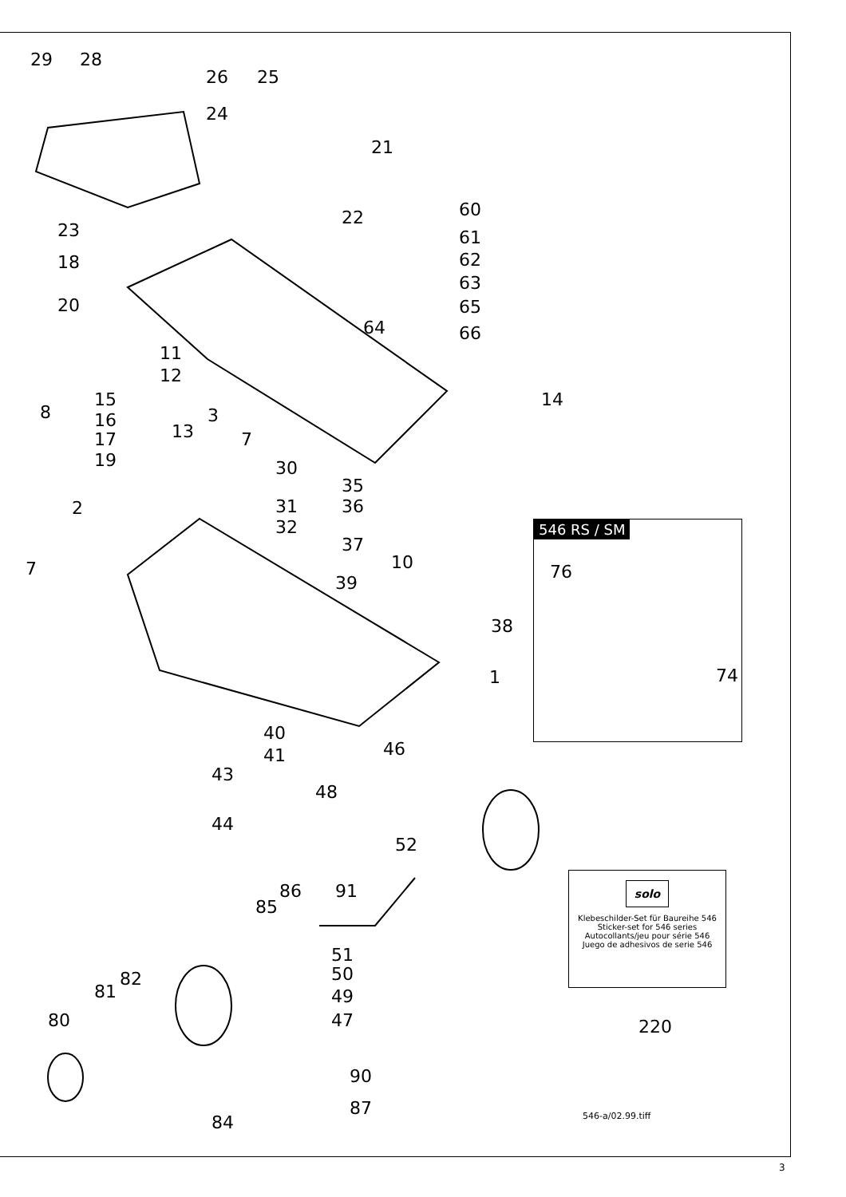29
28
26
25
24
21
22
23
60
61
62
63
65
64
66
18
20
11
12
14
15
16
17
19
13
8
3
7
30
35
31
36
32
37
2
10
7
39
38
1
40
41
46
43
48
44
52
86
85
91
51
50
82
81
49
80
47
90
87
84
220
546 RS / SM
76
74
solo
Klebeschilder-Set für Baureihe 546
Sticker-set for 546 series
Autocollants/jeu pour série 546
Juego de adhesivos de serie 546
546-a/02.99.tiff
3